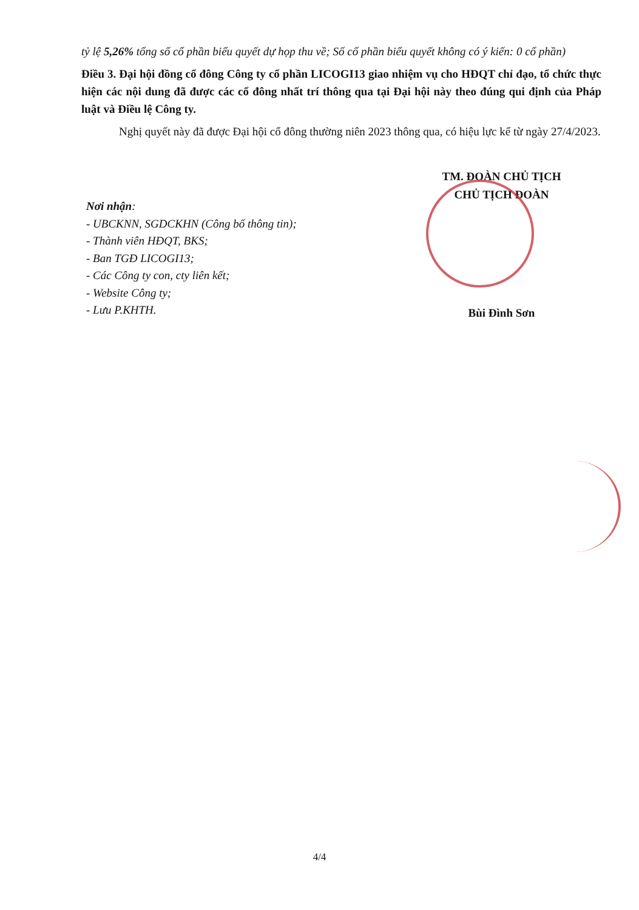tỷ lệ 5,26% tổng số cổ phần biểu quyết dự họp thu về; Số cổ phần biểu quyết không có ý kiến: 0 cổ phần)
Điều 3. Đại hội đồng cổ đông Công ty cổ phần LICOGI13 giao nhiệm vụ cho HĐQT chỉ đạo, tổ chức thực hiện các nội dung đã được các cổ đông nhất trí thông qua tại Đại hội này theo đúng qui định của Pháp luật và Điều lệ Công ty.
Nghị quyết này đã được Đại hội cổ đông thường niên 2023 thông qua, có hiệu lực kể từ ngày 27/4/2023.
Nơi nhận:
- UBCKNN, SGDCKHN (Công bố thông tin);
- Thành viên HĐQT, BKS;
- Ban TGĐ LICOGI13;
- Các Công ty con, cty liên kết;
- Website Công ty;
- Lưu P.KHTH.
TM. ĐOÀN CHỦ TỊCH
CHỦ TỊCH ĐOÀN
Bùi Đình Sơn
4/4